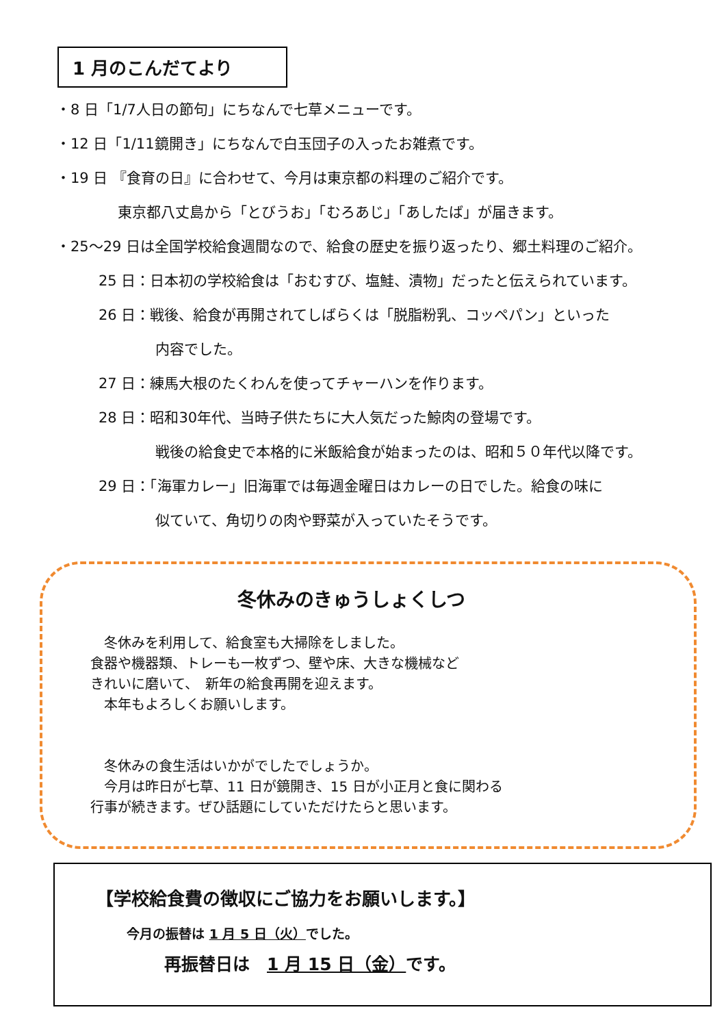1 月のこんだてより
・8 日「1/7人日の節句」にちなんで七草メニューです。
・12 日「1/11鏡開き」にちなんで白玉団子の入ったお雑煮です。
・19 日 『食育の日』に合わせて、今月は東京都の料理のご紹介です。
東京都八丈島から「とびうお」「むろあじ」「あしたば」が届きます。
・25～29 日は全国学校給食週間なので、給食の歴史を振り返ったり、郷土料理のご紹介。
25 日：日本初の学校給食は「おむすび、塩鮭、漬物」だったと伝えられています。
26 日：戦後、給食が再開されてしばらくは「脱脂粉乳、コッペパン」といった
内容でした。
27 日：練馬大根のたくわんを使ってチャーハンを作ります。
28 日：昭和30年代、当時子供たちに大人気だった鯨肉の登場です。
戦後の給食史で本格的に米飯給食が始まったのは、昭和５０年代以降です。
29 日：「海軍カレー」旧海軍では毎週金曜日はカレーの日でした。給食の味に
似ていて、角切りの肉や野菜が入っていたそうです。
冬休みのきゅうしょくしつ
　冬休みを利用して、給食室も大掃除をしました。
食器や機器類、トレーも一枚ずつ、壁や床、大きな機械など
きれいに磨いて、　新年の給食再開を迎えます。
　本年もよろしくお願いします。
　冬休みの食生活はいかがでしたでしょうか。
　今月は昨日が七草、11 日が鏡開き、15 日が小正月と食に関わる
行事が続きます。ぜひ話題にしていただけたらと思います。
【学校給食費の徴収にご協力をお願いします。】
今月の振替は 1 月 5 日（火）でした。
再振替日は　1 月 15 日（金）です。